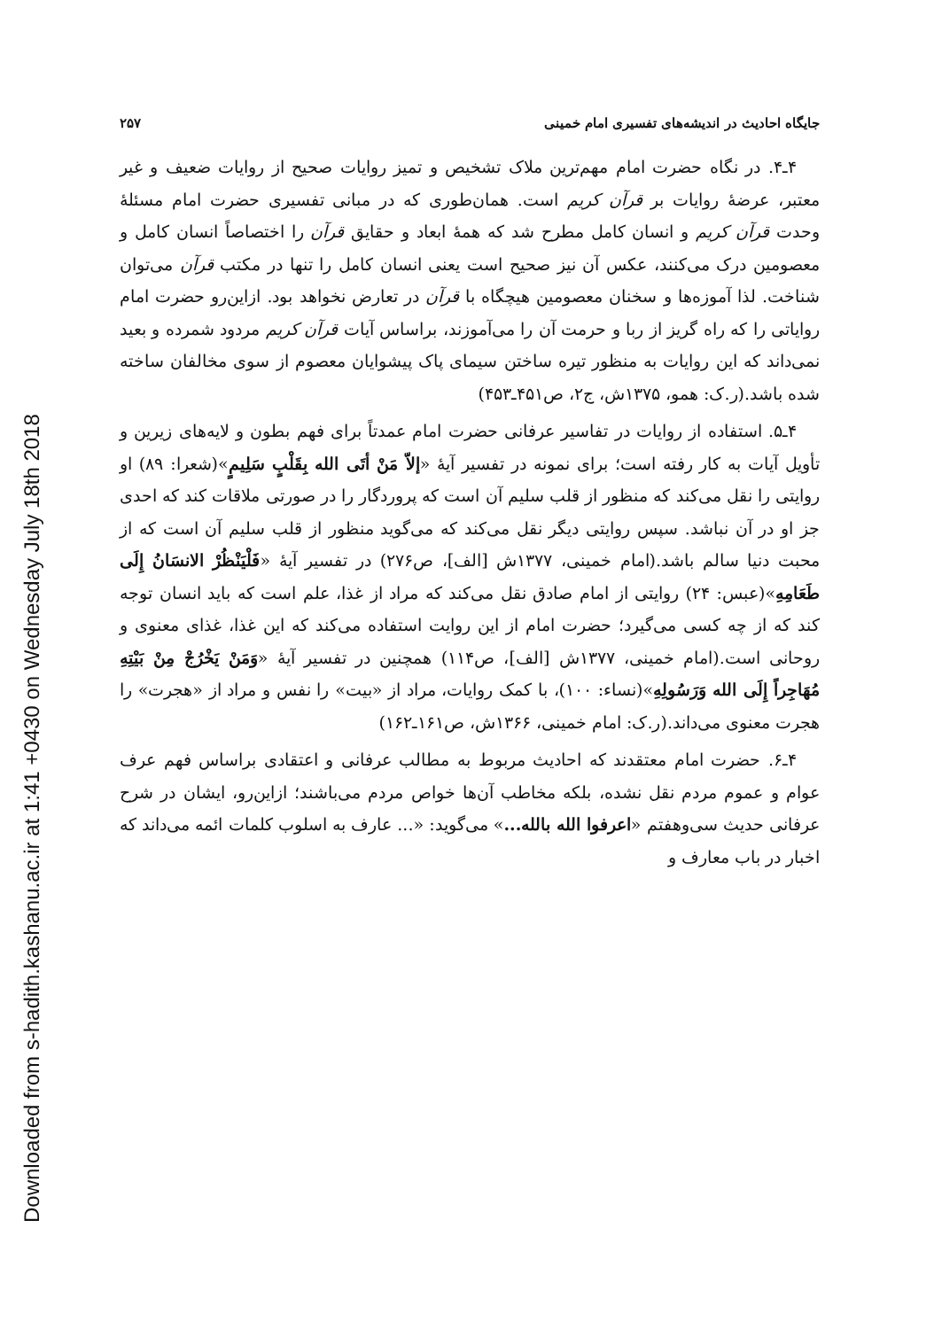جایگاه احادیث در اندیشه‌های تفسیری امام خمینی ۲۵۷
۴ـ۴. در نگاه حضرت امام مهم‌ترین ملاک تشخیص و تمیز روایات صحیح از روایات ضعیف و غیر معتبر، عرضهٔ روایات بر قرآن کریم است. همان‌طوری که در مبانی تفسیری حضرت امام مسئلهٔ وحدت قرآن کریم و انسان کامل مطرح شد که همهٔ ابعاد و حقایق قرآن را اختصاصاً انسان کامل و معصومین درک می‌کنند، عکس آن نیز صحیح است یعنی انسان کامل را تنها در مکتب قرآن می‌توان شناخت. لذا آموزه‌ها و سخنان معصومین هیچگاه با قرآن در تعارض نخواهد بود. ازاین‌رو حضرت امام روایاتی را که راه گریز از ربا و حرمت آن را می‌آموزند، براساس آیات قرآن کریم مردود شمرده و بعید نمی‌داند که این روایات به منظور تیره ساختن سیمای پاک پیشوایان معصوم از سوی مخالفان ساخته شده باشد.(ر.ک: همو، ۱۳۷۵ش، ج۲، ص۴۵۱ـ۴۵۳)
۴ـ۵. استفاده از روایات در تفاسیر عرفانی حضرت امام عمدتاً برای فهم بطون و لایه‌های زیرین و تأویل آیات به کار رفته است؛ برای نمونه در تفسیر آیهٔ «إلاّ مَنْ أتَی الله بِقَلْبٍ سَلِیمٍ»(شعرا: ۸۹) او روایتی را نقل می‌کند که منظور از قلب سلیم آن است که پروردگار را در صورتی ملاقات کند که احدی جز او در آن نباشد. سپس روایتی دیگر نقل می‌کند که می‌گوید منظور از قلب سلیم آن است که از محبت دنیا سالم باشد.(امام خمینی، ۱۳۷۷ش [الف]، ص۲۷۶) در تفسیر آیهٔ «فَلْیَنْظُرْ الانسَانُ إِلَی طَعَامِهِ»(عبس: ۲۴) روایتی از امام صادق نقل می‌کند که مراد از غذا، علم است که باید انسان توجه کند که از چه کسی می‌گیرد؛ حضرت امام از این روایت استفاده می‌کند که این غذا، غذای معنوی و روحانی است.(امام خمینی، ۱۳۷۷ش [الف]، ص۱۱۴) همچنین در تفسیر آیهٔ «وَمَنْ یَخْرُجْ مِنْ بَیْتِهِ مُهَاجِراً إِلَی الله وَرَسُولِهِ»(نساء: ۱۰۰)، با کمک روایات، مراد از «بیت» را نفس و مراد از «هجرت» را هجرت معنوی می‌داند.(ر.ک: امام خمینی، ۱۳۶۶ش، ص۱۶۱ـ۱۶۲)
۴ـ۶. حضرت امام معتقدند که احادیث مربوط به مطالب عرفانی و اعتقادی براساس فهم عرف عوام و عموم مردم نقل نشده، بلکه مخاطب آن‌ها خواص مردم می‌باشند؛ ازاین‌رو، ایشان در شرح عرفانی حدیث سی‌وهفتم «اعرفوا الله بالله...» می‌گوید: «... عارف به اسلوب کلمات ائمه می‌داند که اخبار در باب معارف و
Downloaded from s-hadith.kashanu.ac.ir at 1:41 +0430 on Wednesday July 18th 2018